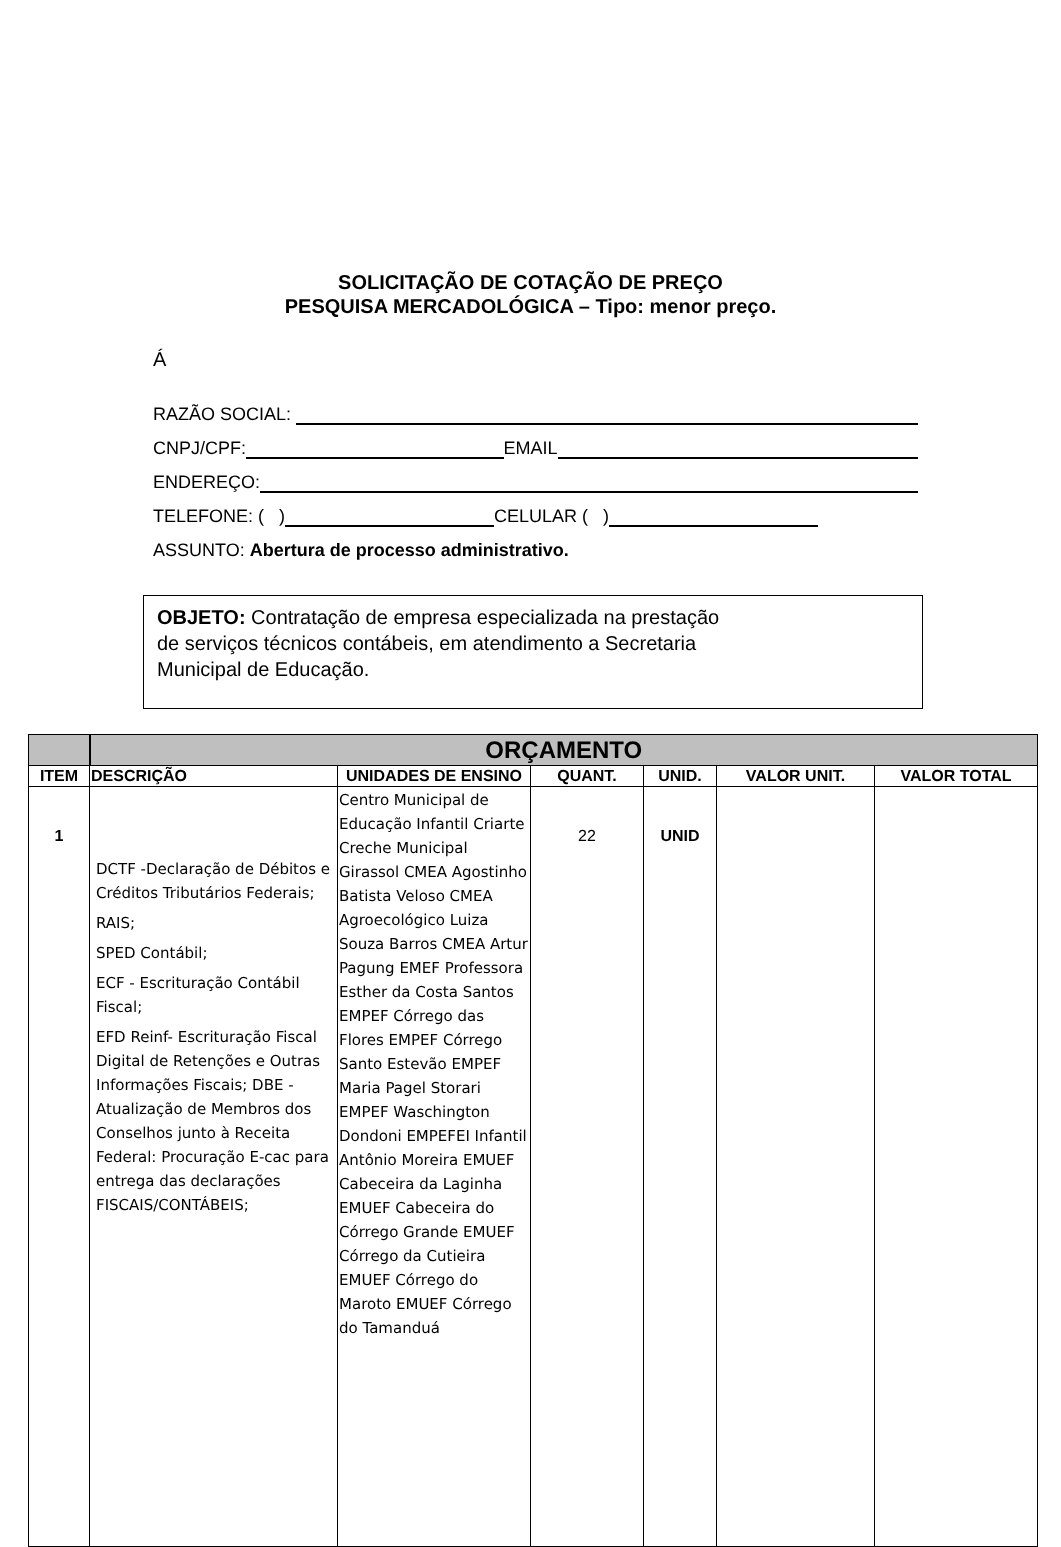SOLICITAÇÃO DE COTAÇÃO DE PREÇO
PESQUISA MERCADOLÓGICA – Tipo: menor preço.
Á
RAZÃO SOCIAL:
CNPJ/CPF: EMAIL
ENDEREÇO:
TELEFONE: ( ) CELULAR ( )
ASSUNTO: Abertura de processo administrativo.
OBJETO: Contratação de empresa especializada na prestação
de serviços técnicos contábeis, em atendimento a Secretaria
Municipal de Educação.
| | ORÇAMENTO | | | | | |
| ITEM | DESCRIÇÃO | UNIDADES DE ENSINO | QUANT. | UNID. | VALOR UNIT. | VALOR TOTAL |
| 1 | DCTF -Declaração de Débitos e Créditos Tributários Federais; RAIS; SPED Contábil; ECF - Escrituração Contábil Fiscal; EFD Reinf- Escrituração Fiscal Digital de Retenções e Outras Informações Fiscais; DBE - Atualização de Membros dos Conselhos junto à Receita Federal: Procuração E-cac para entrega das declarações FISCAIS/CONTÁBEIS; | Centro Municipal de Educação Infantil Criarte Creche Municipal Girassol CMEA Agostinho Batista Veloso CMEA Agroecológico Luiza Souza Barros CMEA Artur Pagung EMEF Professora Esther da Costa Santos EMPEF Córrego das Flores EMPEF Córrego Santo Estevão EMPEF Maria Pagel Storari EMPEF Waschington Dondoni EMPEFEI Infantil Antônio Moreira EMUEF Cabeceira da Laginha EMUEF Cabeceira do Córrego Grande EMUEF Córrego da Cutieira EMUEF Córrego do Maroto EMUEF Córrego do Tamanduá | 22 | UNID | | |